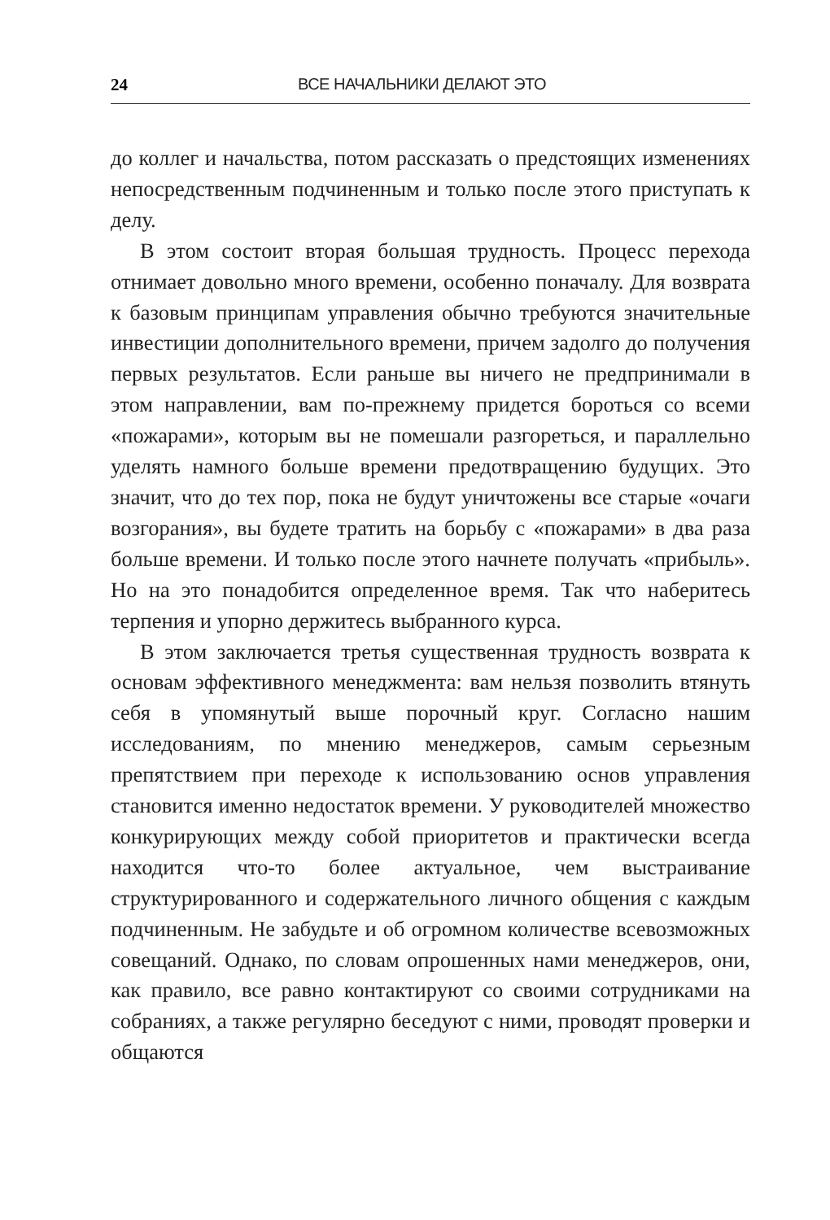24 ВСЕ НАЧАЛЬНИКИ ДЕЛАЮТ ЭТО
до коллег и начальства, потом рассказать о предстоящих изменениях непосредственным подчиненным и только после этого приступать к делу.
В этом состоит вторая большая трудность. Процесс перехода отнимает довольно много времени, особенно поначалу. Для возврата к базовым принципам управления обычно требуются значительные инвестиции дополнительного времени, причем задолго до получения первых результатов. Если раньше вы ничего не предпринимали в этом направлении, вам по-прежнему придется бороться со всеми «пожарами», которым вы не помешали разгореться, и параллельно уделять намного больше времени предотвращению будущих. Это значит, что до тех пор, пока не будут уничтожены все старые «очаги возгорания», вы будете тратить на борьбу с «пожарами» в два раза больше времени. И только после этого начнете получать «прибыль». Но на это понадобится определенное время. Так что наберитесь терпения и упорно держитесь выбранного курса.
В этом заключается третья существенная трудность возврата к основам эффективного менеджмента: вам нельзя позволить втянуть себя в упомянутый выше порочный круг. Согласно нашим исследованиям, по мнению менеджеров, самым серьезным препятствием при переходе к использованию основ управления становится именно недостаток времени. У руководителей множество конкурирующих между собой приоритетов и практически всегда находится что-то более актуальное, чем выстраивание структурированного и содержательного личного общения с каждым подчиненным. Не забудьте и об огромном количестве всевозможных совещаний. Однако, по словам опрошенных нами менеджеров, они, как правило, все равно контактируют со своими сотрудниками на собраниях, а также регулярно беседуют с ними, проводят проверки и общаются